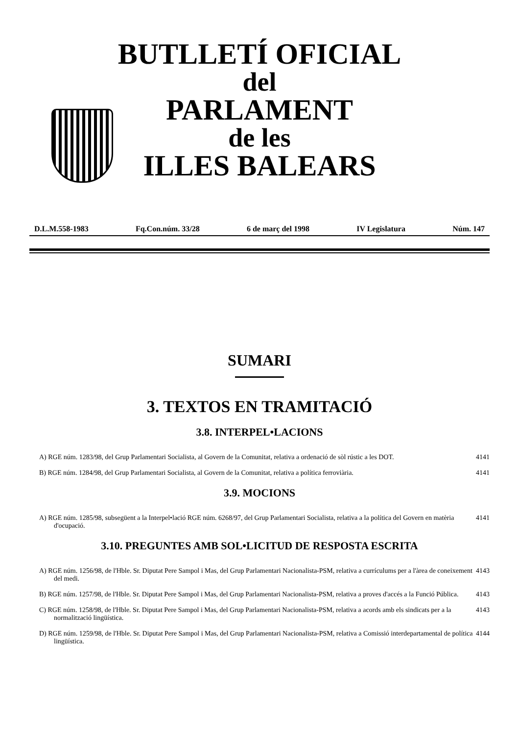BUTLLETÍ OFICIAL
del
PARLAMENT
de les
ILLES BALEARS
D.L.M.558-1983 Fq.Con.núm. 33/28 6 de març del 1998 IV Legislatura Núm. 147
SUMARI
3. TEXTOS EN TRAMITACIÓ
3.8. INTERPEL•LACIONS
A) RGE núm. 1283/98, del Grup Parlamentari Socialista, al Govern de la Comunitat, relativa a ordenació de sòl rústic a les DOT. 4141
B) RGE núm. 1284/98, del Grup Parlamentari Socialista, al Govern de la Comunitat, relativa a política ferroviària. 4141
3.9. MOCIONS
A) RGE núm. 1285/98, subsegüent a la Interpel•lació RGE núm. 6268/97, del Grup Parlamentari Socialista, relativa a la política del Govern en matèria d'ocupació. 4141
3.10. PREGUNTES AMB SOL•LICITUD DE RESPOSTA ESCRITA
A) RGE núm. 1256/98, de l'Hble. Sr. Diputat Pere Sampol i Mas, del Grup Parlamentari Nacionalista-PSM, relativa a currículums per a l'àrea de coneixement del medi. 4143
B) RGE núm. 1257/98, de l'Hble. Sr. Diputat Pere Sampol i Mas, del Grup Parlamentari Nacionalista-PSM, relativa a proves d'accés a la Funció Pública. 4143
C) RGE núm. 1258/98, de l'Hble. Sr. Diputat Pere Sampol i Mas, del Grup Parlamentari Nacionalista-PSM, relativa a acords amb els sindicats per a la normalització lingüística. 4143
D) RGE núm. 1259/98, de l'Hble. Sr. Diputat Pere Sampol i Mas, del Grup Parlamentari Nacionalista-PSM, relativa a Comissió interdepartamental de política lingüística. 4144